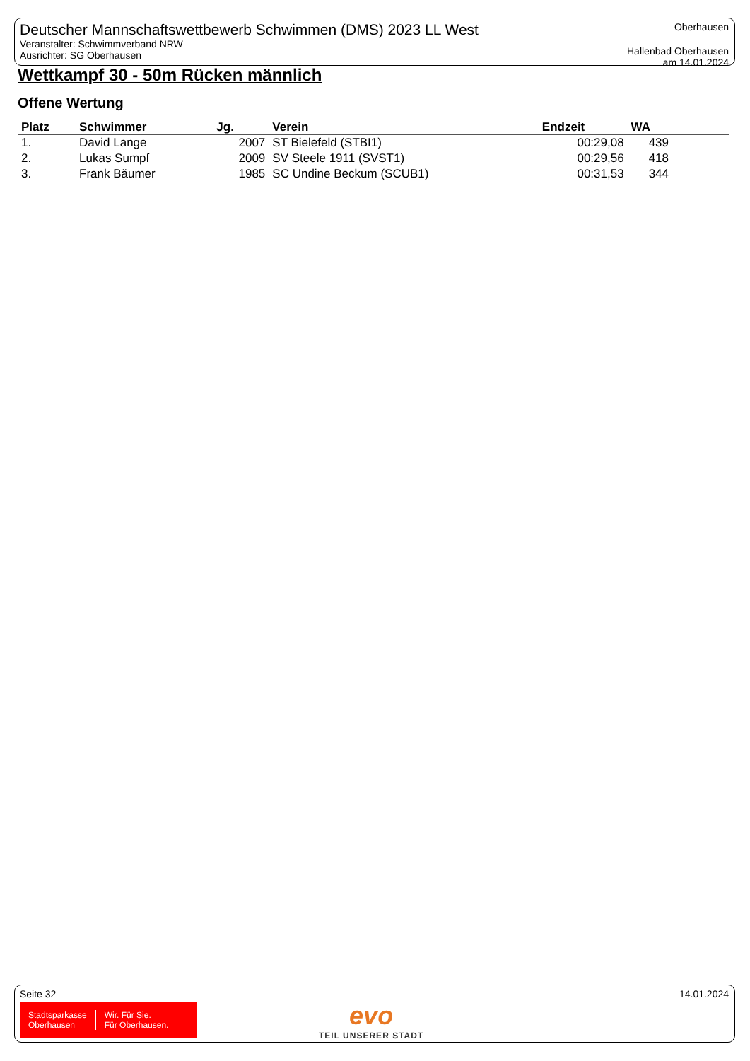Deutscher Mannschaftswettbewerb Schwimmen (DMS) 2023 LL West
Veranstalter: Schwimmverband NRW
Ausrichter: SG Oberhausen
Oberhausen
Hallenbad Oberhausen
am 14.01.2024
Wettkampf 30 - 50m Rücken männlich
Offene Wertung
| Platz | Schwimmer | Jg. | Verein | Endzeit | WA | |
| --- | --- | --- | --- | --- | --- | --- |
| 1. | David Lange | 2007 | ST Bielefeld (STBI1) | 00:29,08 | 439 | |
| 2. | Lukas Sumpf | 2009 | SV Steele 1911 (SVST1) | 00:29,56 | 418 | |
| 3. | Frank Bäumer | 1985 | SC Undine Beckum (SCUB1) | 00:31,53 | 344 | |
Seite 32 14.01.2024
Stadtsparkasse
Oberhausen
Wir. Für Sie.
Für Oberhausen.
evo
TEIL UNSERER STADT